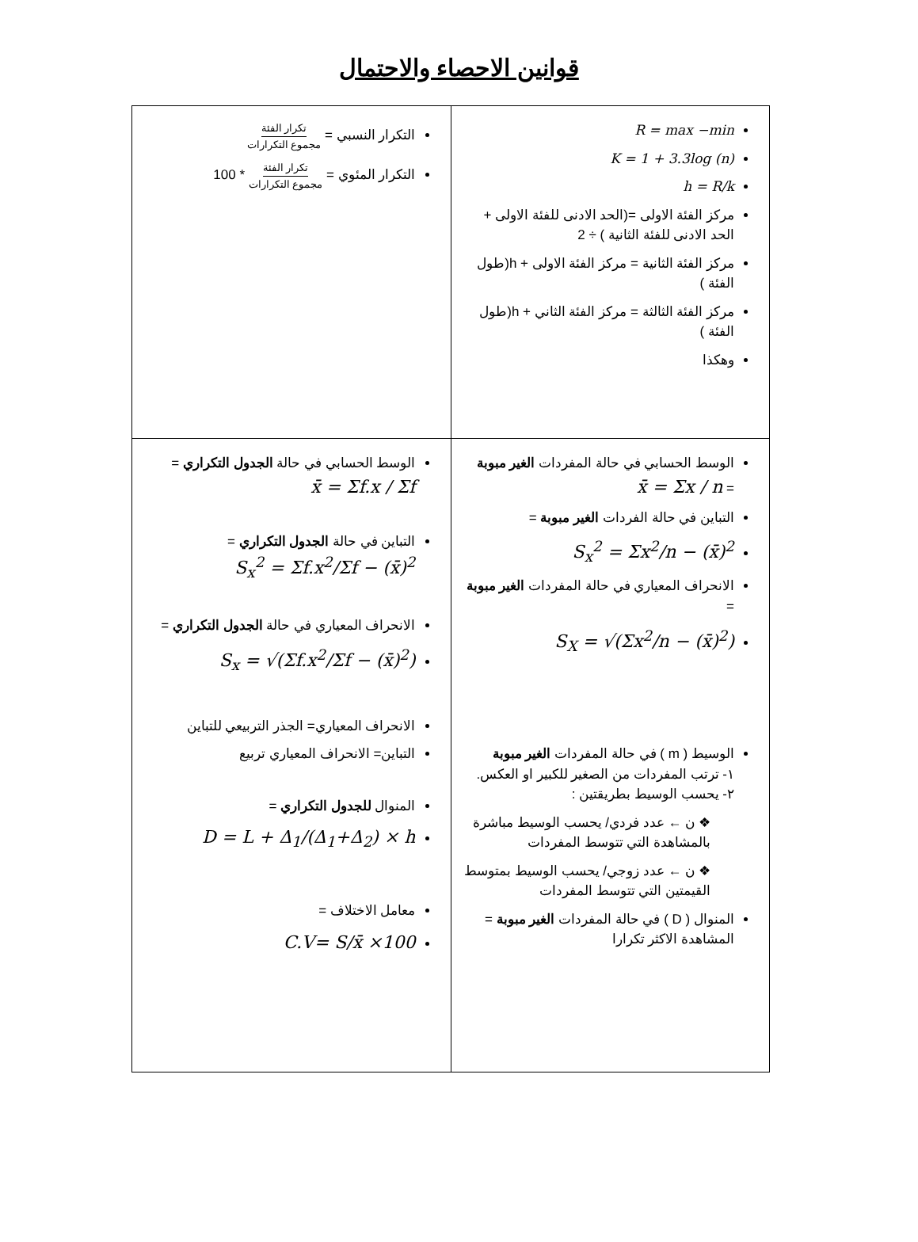قوانين الاحصاء والاحتمال
| R = max −min K = 1 + 3.3log (n) h = R/k مركز الفئة الاولى =(الحد الادنى للفئة الاولى + الحد الادنى للفئة الثانية ) ÷ 2 مركز الفئة الثانية = مركز الفئة الاولى + h(طول الفئة ) مركز الفئة الثالثة = مركز الفئة الثاني + h(طول الفئة ) وهكذا | التكرار النسبي = تكرار الفئة مجموع التكرارات التكرار المئوي = تكرار الفئة مجموع التكرارات * 100 |
| الوسط الحسابي في حالة المفردات الغير مبوبة = x̄ = Σx / n التباين في حالة الفردات الغير مبوبة = S<sub>x</sub><sup>2</sup> = Σx<sup>2</sup>/n − (x̄)<sup>2</sup> الانحراف المعياري في حالة المفردات الغير مبوبة = S<sub>X</sub> = √(Σx<sup>2</sup>/n − (x̄)<sup>2</sup>) الوسيط ( m ) في حالة المفردات الغير مبوبة ١- ترتب المفردات من الصغير للكبير او العكس. ٢- يحسب الوسيط بطريقتين : ❖ ن ← عدد فردي/ يحسب الوسيط مباشرة بالمشاهدة التي تتوسط المفردات ❖ ن ← عدد زوجي/ يحسب الوسيط بمتوسط القيمتين التي تتوسط المفردات المنوال ( D ) في حالة المفردات الغير مبوبة = المشاهدة الاكثر تكرارا | الوسط الحسابي في حالة الجدول التكراري = x̄ = Σf.x / Σf التباين في حالة الجدول التكراري = S<sub>x</sub><sup>2</sup> = Σf.x<sup>2</sup>/Σf − (x̄)<sup>2</sup> الانحراف المعياري في حالة الجدول التكراري = S<sub>x</sub> = √(Σf.x<sup>2</sup>/Σf − (x̄)<sup>2</sup>) الانحراف المعياري= الجذر التربيعي للتباين التباين= الانحراف المعياري تربيع المنوال للجدول التكراري = D = L + Δ<sub>1</sub>/(Δ<sub>1</sub>+Δ<sub>2</sub>) × h معامل الاختلاف = C.V= S/x̄ ×100 |